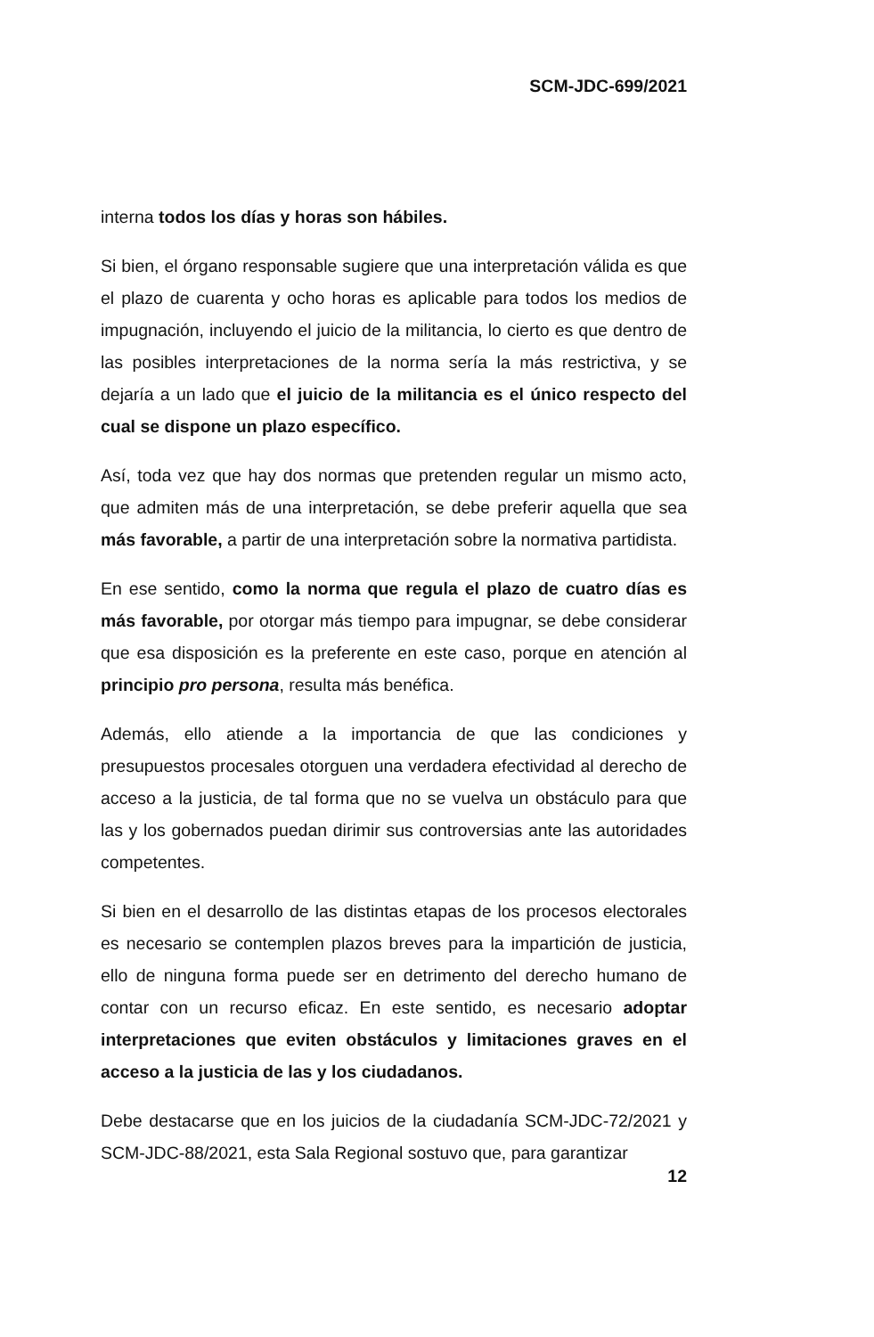SCM-JDC-699/2021
interna todos los días y horas son hábiles.
Si bien, el órgano responsable sugiere que una interpretación válida es que el plazo de cuarenta y ocho horas es aplicable para todos los medios de impugnación, incluyendo el juicio de la militancia, lo cierto es que dentro de las posibles interpretaciones de la norma sería la más restrictiva, y se dejaría a un lado que el juicio de la militancia es el único respecto del cual se dispone un plazo específico.
Así, toda vez que hay dos normas que pretenden regular un mismo acto, que admiten más de una interpretación, se debe preferir aquella que sea más favorable, a partir de una interpretación sobre la normativa partidista.
En ese sentido, como la norma que regula el plazo de cuatro días es más favorable, por otorgar más tiempo para impugnar, se debe considerar que esa disposición es la preferente en este caso, porque en atención al principio pro persona, resulta más benéfica.
Además, ello atiende a la importancia de que las condiciones y presupuestos procesales otorguen una verdadera efectividad al derecho de acceso a la justicia, de tal forma que no se vuelva un obstáculo para que las y los gobernados puedan dirimir sus controversias ante las autoridades competentes.
Si bien en el desarrollo de las distintas etapas de los procesos electorales es necesario se contemplen plazos breves para la impartición de justicia, ello de ninguna forma puede ser en detrimento del derecho humano de contar con un recurso eficaz. En este sentido, es necesario adoptar interpretaciones que eviten obstáculos y limitaciones graves en el acceso a la justicia de las y los ciudadanos.
Debe destacarse que en los juicios de la ciudadanía SCM-JDC-72/2021 y SCM-JDC-88/2021, esta Sala Regional sostuvo que, para garantizar
12